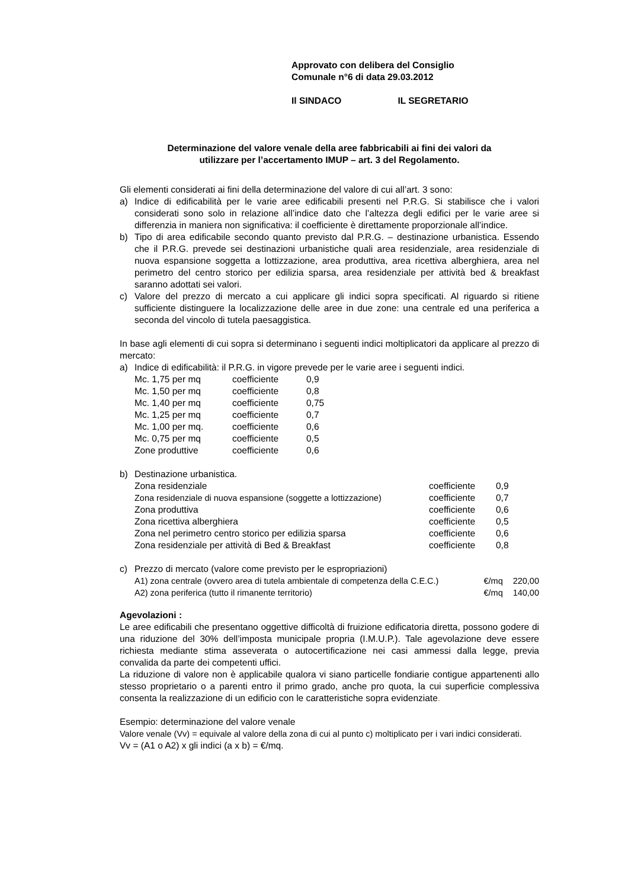Approvato con delibera del Consiglio
Comunale n°6 di data 29.03.2012
Il SINDACO IL SEGRETARIO
Determinazione del valore venale della aree fabbricabili ai fini dei valori da
utilizzare per l’accertamento IMUP – art. 3 del Regolamento.
Gli elementi considerati ai fini della determinazione del valore di cui all’art. 3 sono:
a) Indice di edificabilità per le varie aree edificabili presenti nel P.R.G. Si stabilisce che i valori considerati sono solo in relazione all’indice dato che l’altezza degli edifici per le varie aree si differenzia in maniera non significativa: il coefficiente è direttamente proporzionale all’indice.
b) Tipo di area edificabile secondo quanto previsto dal P.R.G. – destinazione urbanistica. Essendo che il P.R.G. prevede sei destinazioni urbanistiche quali area residenziale, area residenziale di nuova espansione soggetta a lottizzazione, area produttiva, area ricettiva alberghiera, area nel perimetro del centro storico per edilizia sparsa, area residenziale per attività bed & breakfast saranno adottati sei valori.
c) Valore del prezzo di mercato a cui applicare gli indici sopra specificati. Al riguardo si ritiene sufficiente distinguere la localizzazione delle aree in due zone: una centrale ed una periferica a seconda del vincolo di tutela paesaggistica.
In base agli elementi di cui sopra si determinano i seguenti indici moltiplicatori da applicare al prezzo di mercato:
a) Indice di edificabilità: il P.R.G. in vigore prevede per le varie aree i seguenti indici.
| Mc. 1,75 per mq | coefficiente | 0,9 |
| Mc. 1,50 per mq | coefficiente | 0,8 |
| Mc. 1,40 per mq | coefficiente | 0,75 |
| Mc. 1,25 per mq | coefficiente | 0,7 |
| Mc. 1,00 per mq. | coefficiente | 0,6 |
| Mc. 0,75 per mq | coefficiente | 0,5 |
| Zone produttive | coefficiente | 0,6 |
b) Destinazione urbanistica.
| Zona residenziale | coefficiente | 0,9 |
| Zona residenziale di nuova espansione (soggette a lottizzazione) | coefficiente | 0,7 |
| Zona produttiva | coefficiente | 0,6 |
| Zona ricettiva alberghiera | coefficiente | 0,5 |
| Zona nel perimetro centro storico per edilizia sparsa | coefficiente | 0,6 |
| Zona residenziale per attività di Bed & Breakfast | coefficiente | 0,8 |
c) Prezzo di mercato (valore come previsto per le espropriazioni)
| A1) zona centrale (ovvero area di tutela ambientale di competenza della C.E.C.) | €/mq | 220,00 |
| A2) zona periferica (tutto il rimanente territorio) | €/mq | 140,00 |
Agevolazioni :
Le aree edificabili che presentano oggettive difficoltà di fruizione edificatoria diretta, possono godere di una riduzione del 30% dell’imposta municipale propria (I.M.U.P.). Tale agevolazione deve essere richiesta mediante stima asseverata o autocertificazione nei casi ammessi dalla legge, previa convalida da parte dei competenti uffici.
La riduzione di valore non è applicabile qualora vi siano particelle fondiarie contigue appartenenti allo stesso proprietario o a parenti entro il primo grado, anche pro quota, la cui superficie complessiva consenta la realizzazione di un edificio con le caratteristiche sopra evidenziate.
Esempio: determinazione del valore venale
Valore venale (Vv) = equivale al valore della zona di cui al punto c) moltiplicato per i vari indici considerati.
Vv = (A1 o A2) x gli indici (a x b) = €/mq.